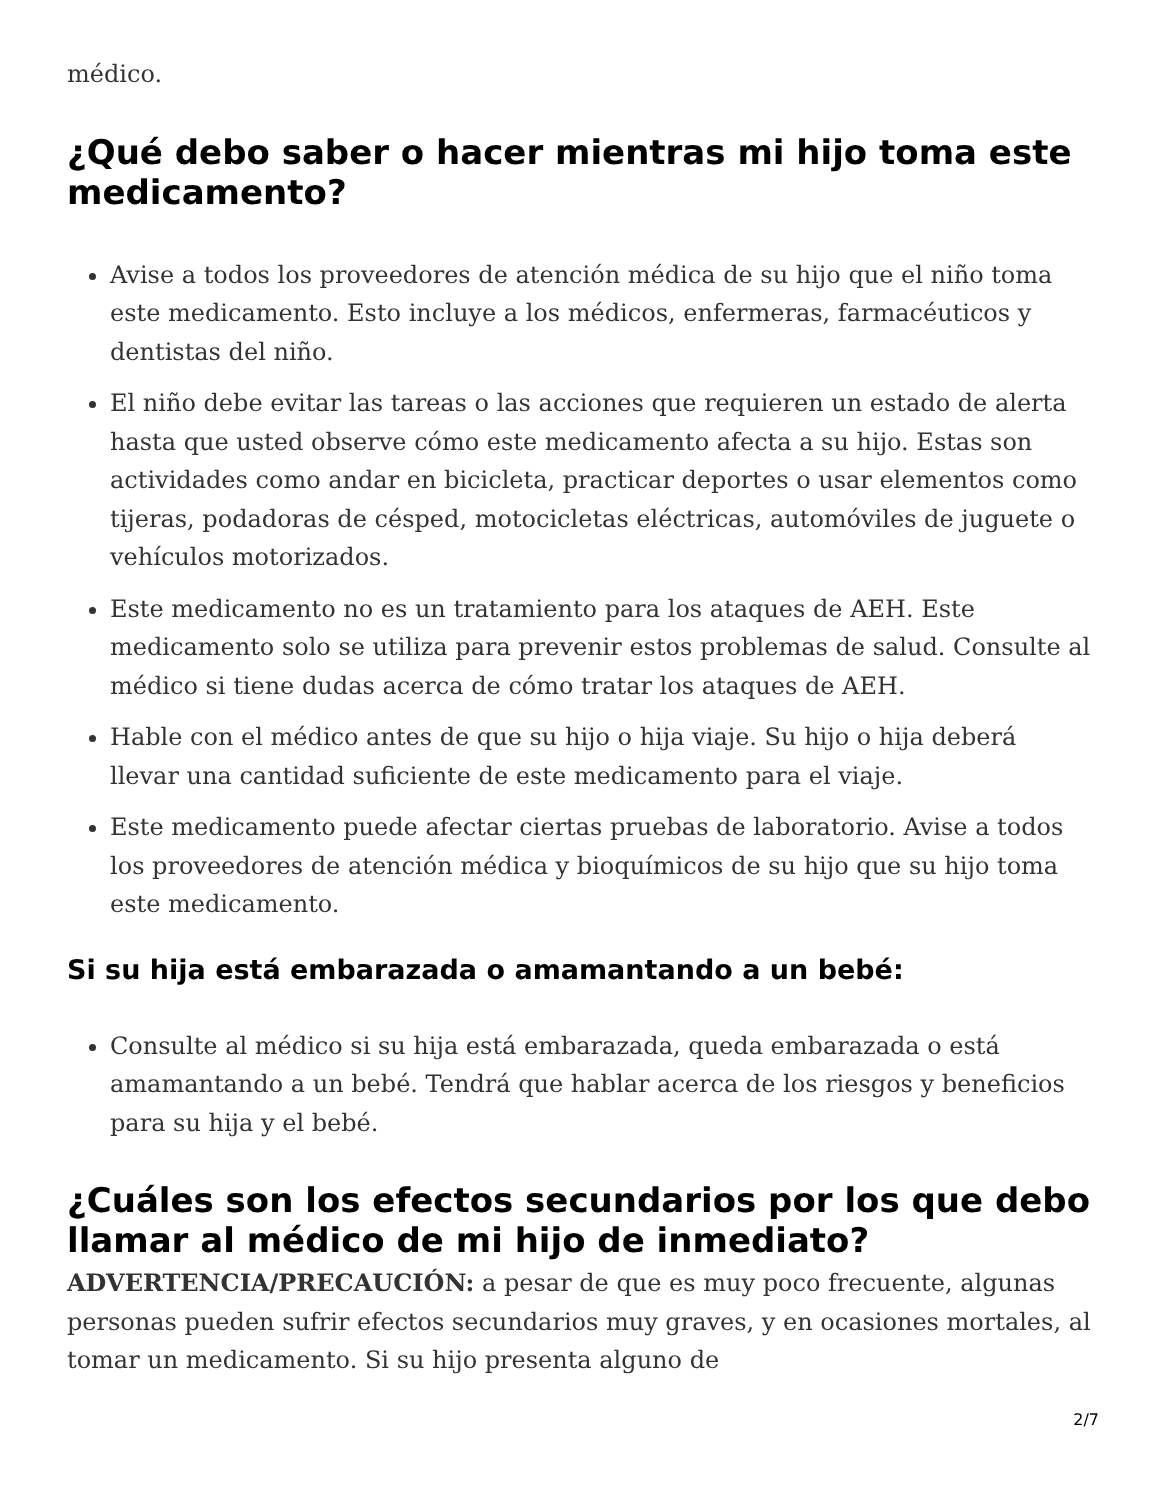médico.
¿Qué debo saber o hacer mientras mi hijo toma este medicamento?
Avise a todos los proveedores de atención médica de su hijo que el niño toma este medicamento. Esto incluye a los médicos, enfermeras, farmacéuticos y dentistas del niño.
El niño debe evitar las tareas o las acciones que requieren un estado de alerta hasta que usted observe cómo este medicamento afecta a su hijo. Estas son actividades como andar en bicicleta, practicar deportes o usar elementos como tijeras, podadoras de césped, motocicletas eléctricas, automóviles de juguete o vehículos motorizados.
Este medicamento no es un tratamiento para los ataques de AEH. Este medicamento solo se utiliza para prevenir estos problemas de salud. Consulte al médico si tiene dudas acerca de cómo tratar los ataques de AEH.
Hable con el médico antes de que su hijo o hija viaje. Su hijo o hija deberá llevar una cantidad suficiente de este medicamento para el viaje.
Este medicamento puede afectar ciertas pruebas de laboratorio. Avise a todos los proveedores de atención médica y bioquímicos de su hijo que su hijo toma este medicamento.
Si su hija está embarazada o amamantando a un bebé:
Consulte al médico si su hija está embarazada, queda embarazada o está amamantando a un bebé. Tendrá que hablar acerca de los riesgos y beneficios para su hija y el bebé.
¿Cuáles son los efectos secundarios por los que debo llamar al médico de mi hijo de inmediato?
ADVERTENCIA/PRECAUCIÓN: a pesar de que es muy poco frecuente, algunas personas pueden sufrir efectos secundarios muy graves, y en ocasiones mortales, al tomar un medicamento. Si su hijo presenta alguno de
2/7